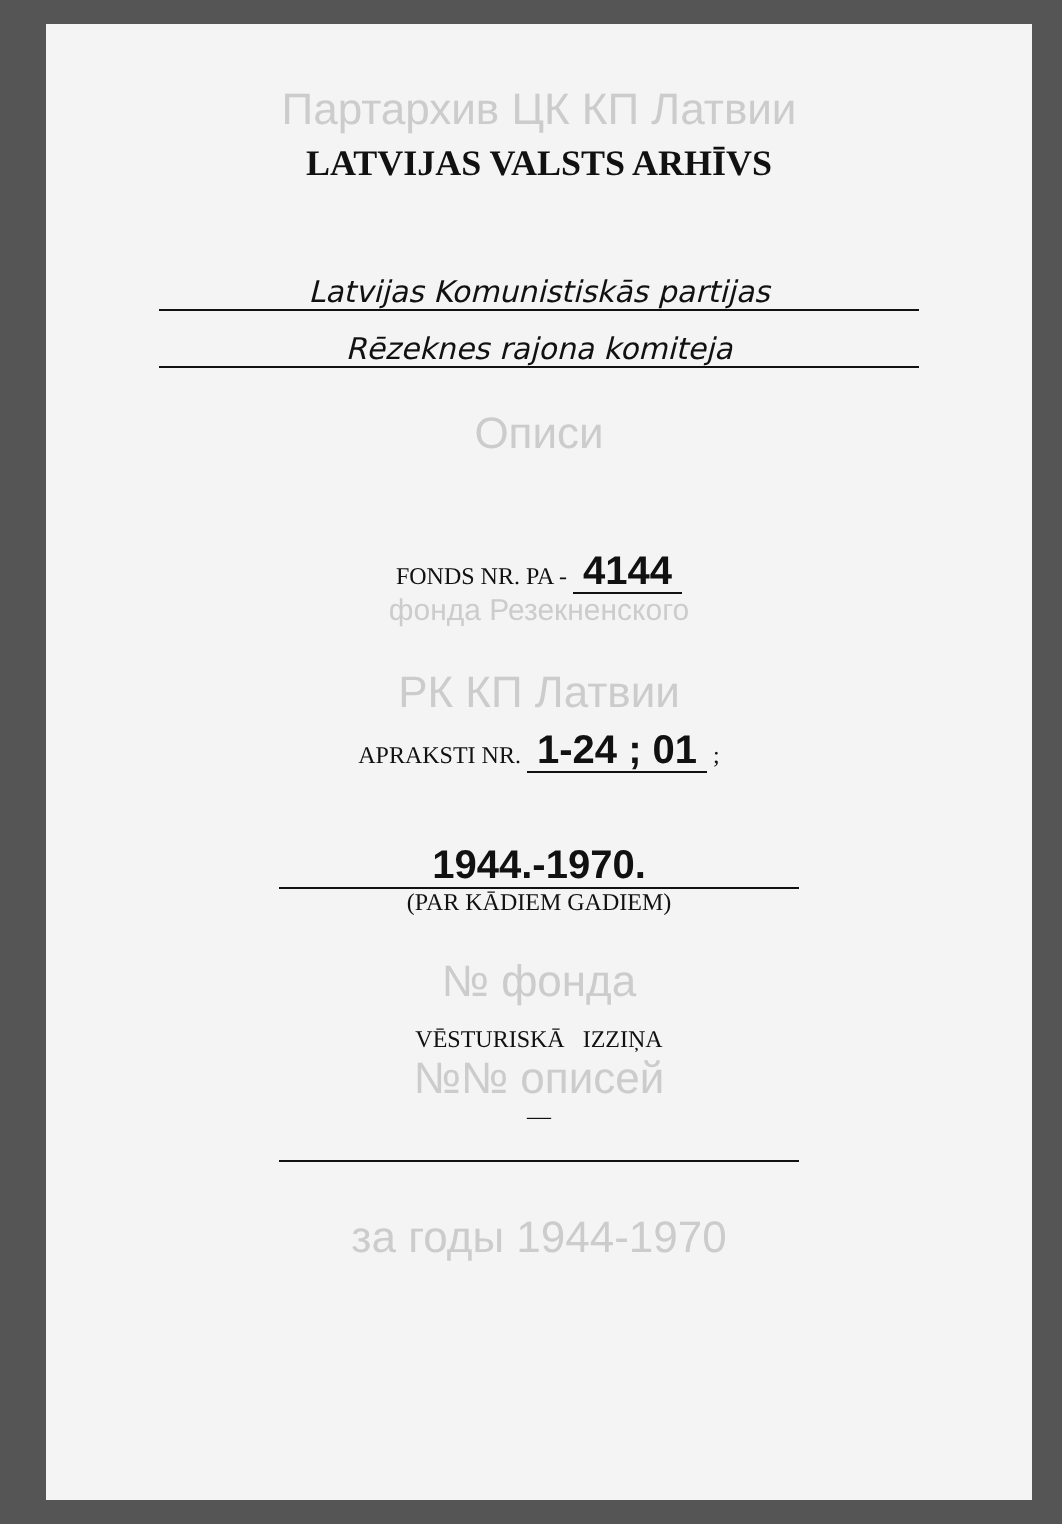Партархив ЦК КП Латвии
LATVIJAS VALSTS ARHĪVS
Latvijas Komunistiskās partijas
Rēzeknes rajona komiteja
Описи
FONDS NR. PA - 4144
фонда Резекненского
РК КП Латвии
APRAKSTI NR. 1-24 ; 01 ;
1944.-1970.
(PAR KĀDIEM GADIEM)
№ фонда
VĒSTURISKĀ IZZIŅA
№№ описей
—
за годы 1944-1970